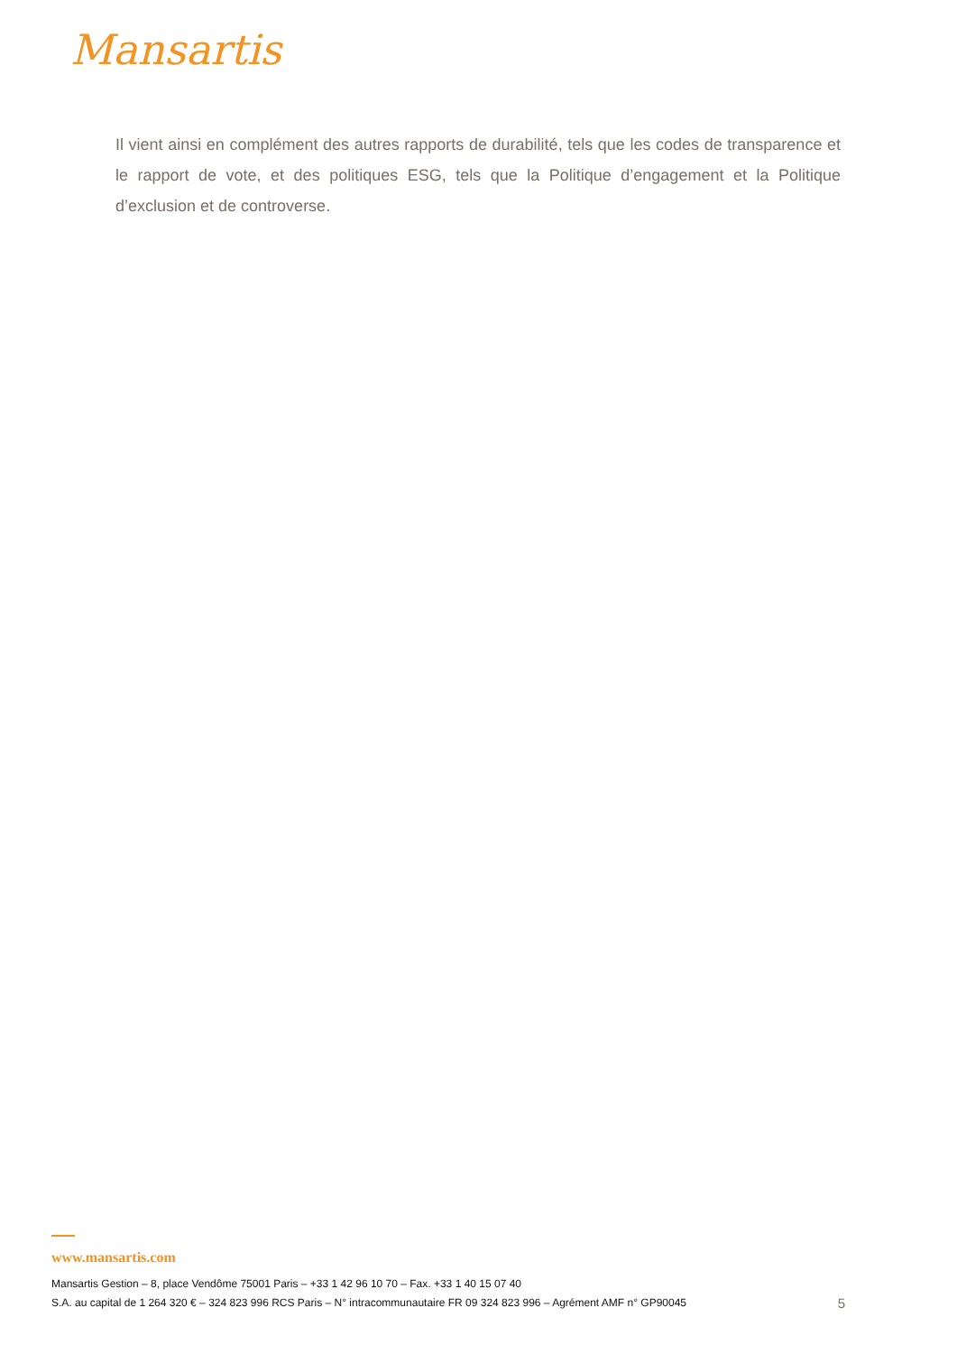Mansartis
Il vient ainsi en complément des autres rapports de durabilité, tels que les codes de transparence et le rapport de vote, et des politiques ESG, tels que la Politique d’engagement et la Politique d’exclusion et de controverse.
www.mansartis.com
Mansartis Gestion – 8, place Vendôme 75001 Paris – +33 1 42 96 10 70 – Fax. +33 1 40 15 07 40
S.A. au capital de 1 264 320 € – 324 823 996 RCS Paris – N° intracommunautaire FR 09 324 823 996 – Agrément AMF n° GP90045 5